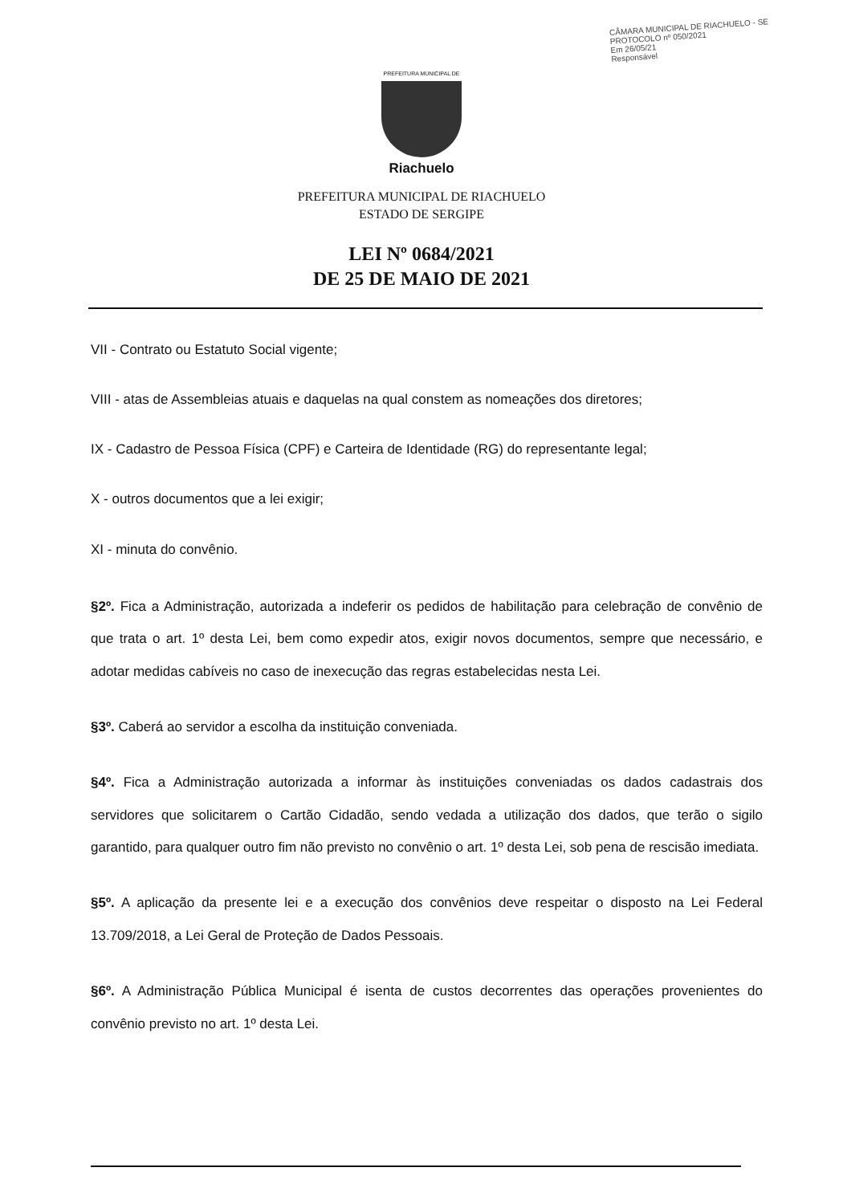CÂMARA MUNICIPAL DE RIACHUELO - SE
PROTOCOLO nº 050/2021
Em 26/05/21
Responsável
PREFEITURA MUNICIPAL DE
Riachuelo
PREFEITURA MUNICIPAL DE RIACHUELO
ESTADO DE SERGIPE
LEI Nº 0684/2021
DE 25 DE MAIO DE 2021
VII - Contrato ou Estatuto Social vigente;
VIII - atas de Assembleias atuais e daquelas na qual constem as nomeações dos diretores;
IX - Cadastro de Pessoa Física (CPF) e Carteira de Identidade (RG) do representante legal;
X - outros documentos que a lei exigir;
XI - minuta do convênio.
§2º. Fica a Administração, autorizada a indeferir os pedidos de habilitação para celebração de convênio de que trata o art. 1º desta Lei, bem como expedir atos, exigir novos documentos, sempre que necessário, e adotar medidas cabíveis no caso de inexecução das regras estabelecidas nesta Lei.
§3º. Caberá ao servidor a escolha da instituição conveniada.
§4º. Fica a Administração autorizada a informar às instituições conveniadas os dados cadastrais dos servidores que solicitarem o Cartão Cidadão, sendo vedada a utilização dos dados, que terão o sigilo garantido, para qualquer outro fim não previsto no convênio o art. 1º desta Lei, sob pena de rescisão imediata.
§5º. A aplicação da presente lei e a execução dos convênios deve respeitar o disposto na Lei Federal 13.709/2018, a Lei Geral de Proteção de Dados Pessoais.
§6º. A Administração Pública Municipal é isenta de custos decorrentes das operações provenientes do convênio previsto no art. 1º desta Lei.